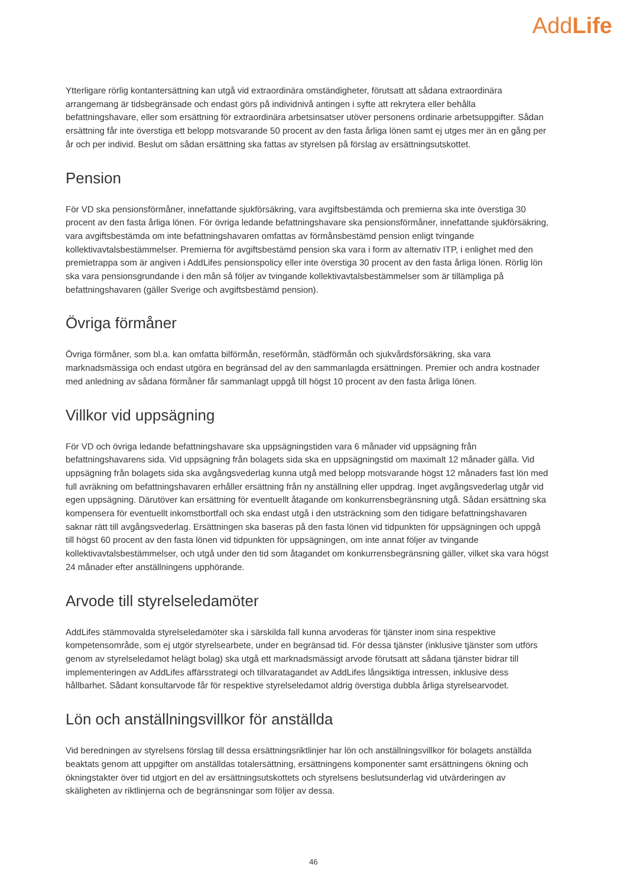AddLife
Ytterligare rörlig kontantersättning kan utgå vid extraordinära omständigheter, förutsatt att sådana extraordinära arrangemang är tidsbegränsade och endast görs på individnivå antingen i syfte att rekrytera eller behålla befattningshavare, eller som ersättning för extraordinära arbetsinsatser utöver personens ordinarie arbetsuppgifter. Sådan ersättning får inte överstiga ett belopp motsvarande 50 procent av den fasta årliga lönen samt ej utges mer än en gång per år och per individ. Beslut om sådan ersättning ska fattas av styrelsen på förslag av ersättningsutskottet.
Pension
För VD ska pensionsförmåner, innefattande sjukförsäkring, vara avgiftsbestämda och premierna ska inte överstiga 30 procent av den fasta årliga lönen. För övriga ledande befattningshavare ska pensionsförmåner, innefattande sjukförsäkring, vara avgiftsbestämda om inte befattningshavaren omfattas av förmånsbestämd pension enligt tvingande kollektivavtalsbestämmelser. Premierna för avgiftsbestämd pension ska vara i form av alternativ ITP, i enlighet med den premietrappa som är angiven i AddLifes pensionspolicy eller inte överstiga 30 procent av den fasta årliga lönen. Rörlig lön ska vara pensionsgrundande i den mån så följer av tvingande kollektivavtalsbestämmelser som är tillämpliga på befattningshavaren (gäller Sverige och avgiftsbestämd pension).
Övriga förmåner
Övriga förmåner, som bl.a. kan omfatta bilförmån, reseförmån, städförmån och sjukvårdsförsäkring, ska vara marknadsmässiga och endast utgöra en begränsad del av den sammanlagda ersättningen. Premier och andra kostnader med anledning av sådana förmåner får sammanlagt uppgå till högst 10 procent av den fasta årliga lönen.
Villkor vid uppsägning
För VD och övriga ledande befattningshavare ska uppsägningstiden vara 6 månader vid uppsägning från befattningshavarens sida. Vid uppsägning från bolagets sida ska en uppsägningstid om maximalt 12 månader gälla. Vid uppsägning från bolagets sida ska avgångsvederlag kunna utgå med belopp motsvarande högst 12 månaders fast lön med full avräkning om befattningshavaren erhåller ersättning från ny anställning eller uppdrag. Inget avgångsvederlag utgår vid egen uppsägning. Därutöver kan ersättning för eventuellt åtagande om konkurrensbegränsning utgå. Sådan ersättning ska kompensera för eventuellt inkomstbortfall och ska endast utgå i den utsträckning som den tidigare befattningshavaren saknar rätt till avgångsvederlag. Ersättningen ska baseras på den fasta lönen vid tidpunkten för uppsägningen och uppgå till högst 60 procent av den fasta lönen vid tidpunkten för uppsägningen, om inte annat följer av tvingande kollektivavtalsbestämmelser, och utgå under den tid som åtagandet om konkurrensbegränsning gäller, vilket ska vara högst 24 månader efter anställningens upphörande.
Arvode till styrelseledamöter
AddLifes stämmovalda styrelseledamöter ska i särskilda fall kunna arvoderas för tjänster inom sina respektive kompetensområde, som ej utgör styrelsearbete, under en begränsad tid. För dessa tjänster (inklusive tjänster som utförs genom av styrelseledamot helägt bolag) ska utgå ett marknadsmässigt arvode förutsatt att sådana tjänster bidrar till implementeringen av AddLifes affärsstrategi och tillvaratagandet av AddLifes långsiktiga intressen, inklusive dess hållbarhet. Sådant konsultarvode får för respektive styrelseledamot aldrig överstiga dubbla årliga styrelsearvodet.
Lön och anställningsvillkor för anställda
Vid beredningen av styrelsens förslag till dessa ersättningsriktlinjer har lön och anställningsvillkor för bolagets anställda beaktats genom att uppgifter om anställdas totalersättning, ersättningens komponenter samt ersättningens ökning och ökningstakter över tid utgjort en del av ersättningsutskottets och styrelsens beslutsunderlag vid utvärderingen av skäligheten av riktlinjerna och de begränsningar som följer av dessa.
46